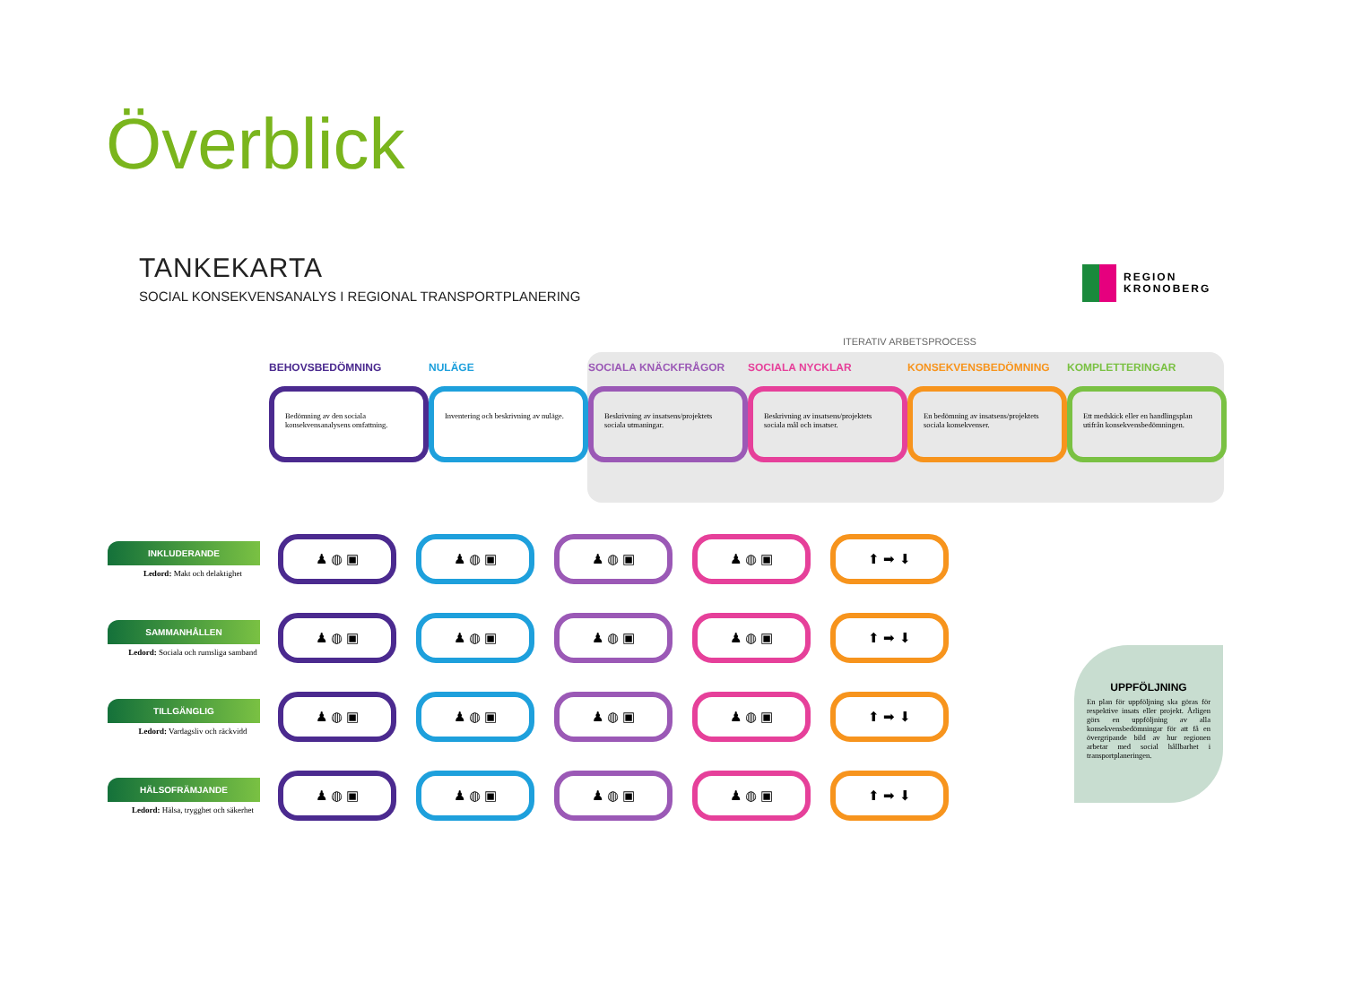Överblick
TANKEKARTA
SOCIAL KONSEKVENSANALYS I REGIONAL TRANSPORTPLANERING
REGION
KRONOBERG
ITERATIV ARBETSPROCESS
BEHOVSBEDÖMNING
Bedömning av den sociala konsekvensanalysens omfattning.
NULÄGE
Inventering och beskrivning av nuläge.
SOCIALA KNÄCKFRÅGOR
Beskrivning av insatsens/projektets sociala utmaningar.
SOCIALA NYCKLAR
Beskrivning av insatsens/projektets sociala mål och insatser.
KONSEKVENSBEDÖMNING
En bedömning av insatsens/projektets sociala konsekvenser.
KOMPLETTERINGAR
Ett medskick eller en handlingsplan utifrån konsekvensbedömningen.
INKLUDERANDE
Ledord: Makt och delaktighet
♟ ◍ ▣ ♟ ◍ ▣ ♟ ◍ ▣ ♟ ◍ ▣ ⬆ ➡ ⬇
SAMMANHÅLLEN
Ledord: Sociala och rumsliga samband
♟ ◍ ▣ ♟ ◍ ▣ ♟ ◍ ▣ ♟ ◍ ▣ ⬆ ➡ ⬇
TILLGÄNGLIG
Ledord: Vardagsliv och räckvidd
♟ ◍ ▣ ♟ ◍ ▣ ♟ ◍ ▣ ♟ ◍ ▣ ⬆ ➡ ⬇
HÄLSOFRÄMJANDE
Ledord: Hälsa, trygghet och säkerhet
♟ ◍ ▣ ♟ ◍ ▣ ♟ ◍ ▣ ♟ ◍ ▣ ⬆ ➡ ⬇
UPPFÖLJNING
En plan för uppföljning ska göras för respektive insats eller projekt. Årligen görs en uppföljning av alla konsekvensbedömningar för att få en övergripande bild av hur regionen arbetar med social hållbarhet i transportplaneringen.